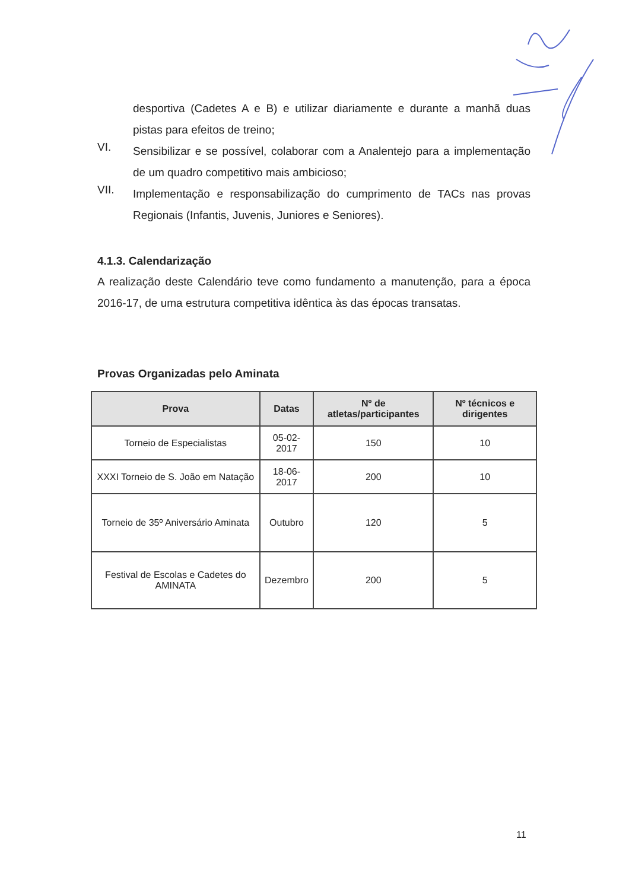desportiva (Cadetes A e B) e utilizar diariamente e durante a manhã duas pistas para efeitos de treino;
VI.
Sensibilizar e se possível, colaborar com a Analentejo para a implementação de um quadro competitivo mais ambicioso;
VII.
Implementação e responsabilização do cumprimento de TACs nas provas Regionais (Infantis, Juvenis, Juniores e Seniores).
4.1.3. Calendarização
A realização deste Calendário teve como fundamento a manutenção, para a época 2016-17, de uma estrutura competitiva idêntica às das épocas transatas.
Provas Organizadas pelo Aminata
| Prova | Datas | Nº de atletas/participantes | Nº técnicos e dirigentes |
| --- | --- | --- | --- |
| Torneio de Especialistas | 05-02-2017 | 150 | 10 |
| XXXI Torneio de S. João em Natação | 18-06-2017 | 200 | 10 |
| Torneio de 35º Aniversário Aminata | Outubro | 120 | 5 |
| Festival de Escolas e Cadetes do AMINATA | Dezembro | 200 | 5 |
11